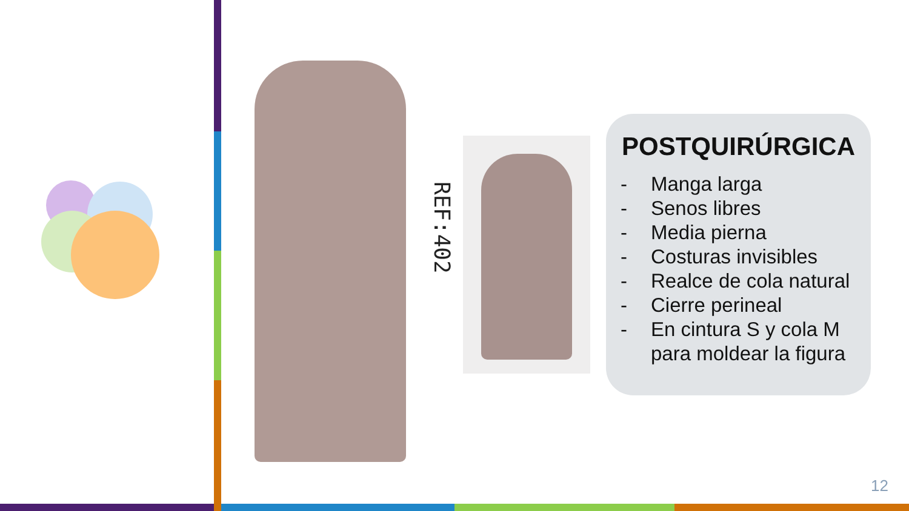REF:402
POSTQUIRÚRGICA
- Manga larga
- Senos libres
- Media pierna
- Costuras invisibles
- Realce de cola natural
- Cierre perineal
- En cintura S y cola M para moldear la figura
12